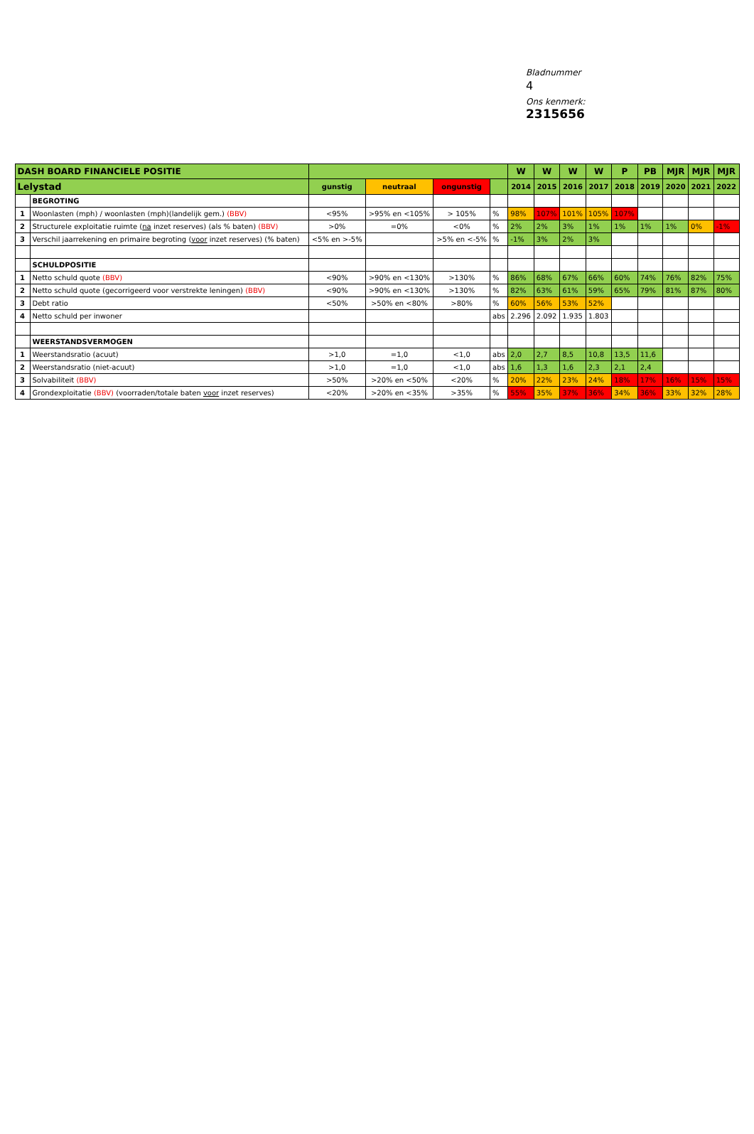Bladnummer
4
Ons kenmerk:
2315656
| DASH BOARD FINANCIELE POSITIE | | | | | | W | W | W | W | P | PB | MJR | MJR | MJR |
| --- | --- | --- | --- | --- | --- | --- | --- | --- | --- | --- | --- | --- | --- | --- |
| Lelystad | | gunstig | neutraal | ongunstig | | 2014 | 2015 | 2016 | 2017 | 2018 | 2019 | 2020 | 2021 | 2022 |
| | BEGROTING | | | | | | | | | | | | | |
| 1 | Woonlasten (mph) / woonlasten (mph)(landelijk gem.) (BBV) | <95% | >95% en <105% | > 105% | % | 98% | 107% | 101% | 105% | 107% | | | | |
| 2 | Structurele exploitatie ruimte ( na inzet reserves) (als % baten) (BBV) | >0% | =0% | <0% | % | 2% | 2% | 3% | 1% | 1% | 1% | 1% | 0% | -1% |
| 3 | Verschil jaarrekening en primaire begroting ( voor inzet reserves) (% baten) | <5% en >-5% | | >5% en <-5% | % | -1% | 3% | 2% | 3% | | | | | |
| | SCHULDPOSITIE | | | | | | | | | | | | | |
| 1 | Netto schuld quote (BBV) | <90% | >90% en <130% | >130% | % | 86% | 68% | 67% | 66% | 60% | 74% | 76% | 82% | 75% |
| 2 | Netto schuld quote (gecorrigeerd voor verstrekte leningen) (BBV) | <90% | >90% en <130% | >130% | % | 82% | 63% | 61% | 59% | 65% | 79% | 81% | 87% | 80% |
| 3 | Debt ratio | <50% | >50% en <80% | >80% | % | 60% | 56% | 53% | 52% | | | | | |
| 4 | Netto schuld per inwoner | | | | abs | 2.296 | 2.092 | 1.935 | 1.803 | | | | | |
| | WEERSTANDSVERMOGEN | | | | | | | | | | | | | |
| 1 | Weerstandsratio (acuut) | >1,0 | =1,0 | <1,0 | abs | 2,0 | 2,7 | 8,5 | 10,8 | 13,5 | 11,6 | | | |
| 2 | Weerstandsratio (niet-acuut) | >1,0 | =1,0 | <1,0 | abs | 1,6 | 1,3 | 1,6 | 2,3 | 2,1 | 2,4 | | | |
| 3 | Solvabiliteit (BBV) | >50% | >20% en <50% | <20% | % | 20% | 22% | 23% | 24% | 18% | 17% | 16% | 15% | 15% |
| 4 | Grondexploitatie (BBV) (voorraden/totale baten voor inzet reserves) | <20% | >20% en <35% | >35% | % | 55% | 35% | 37% | 36% | 34% | 36% | 33% | 32% | 28% |